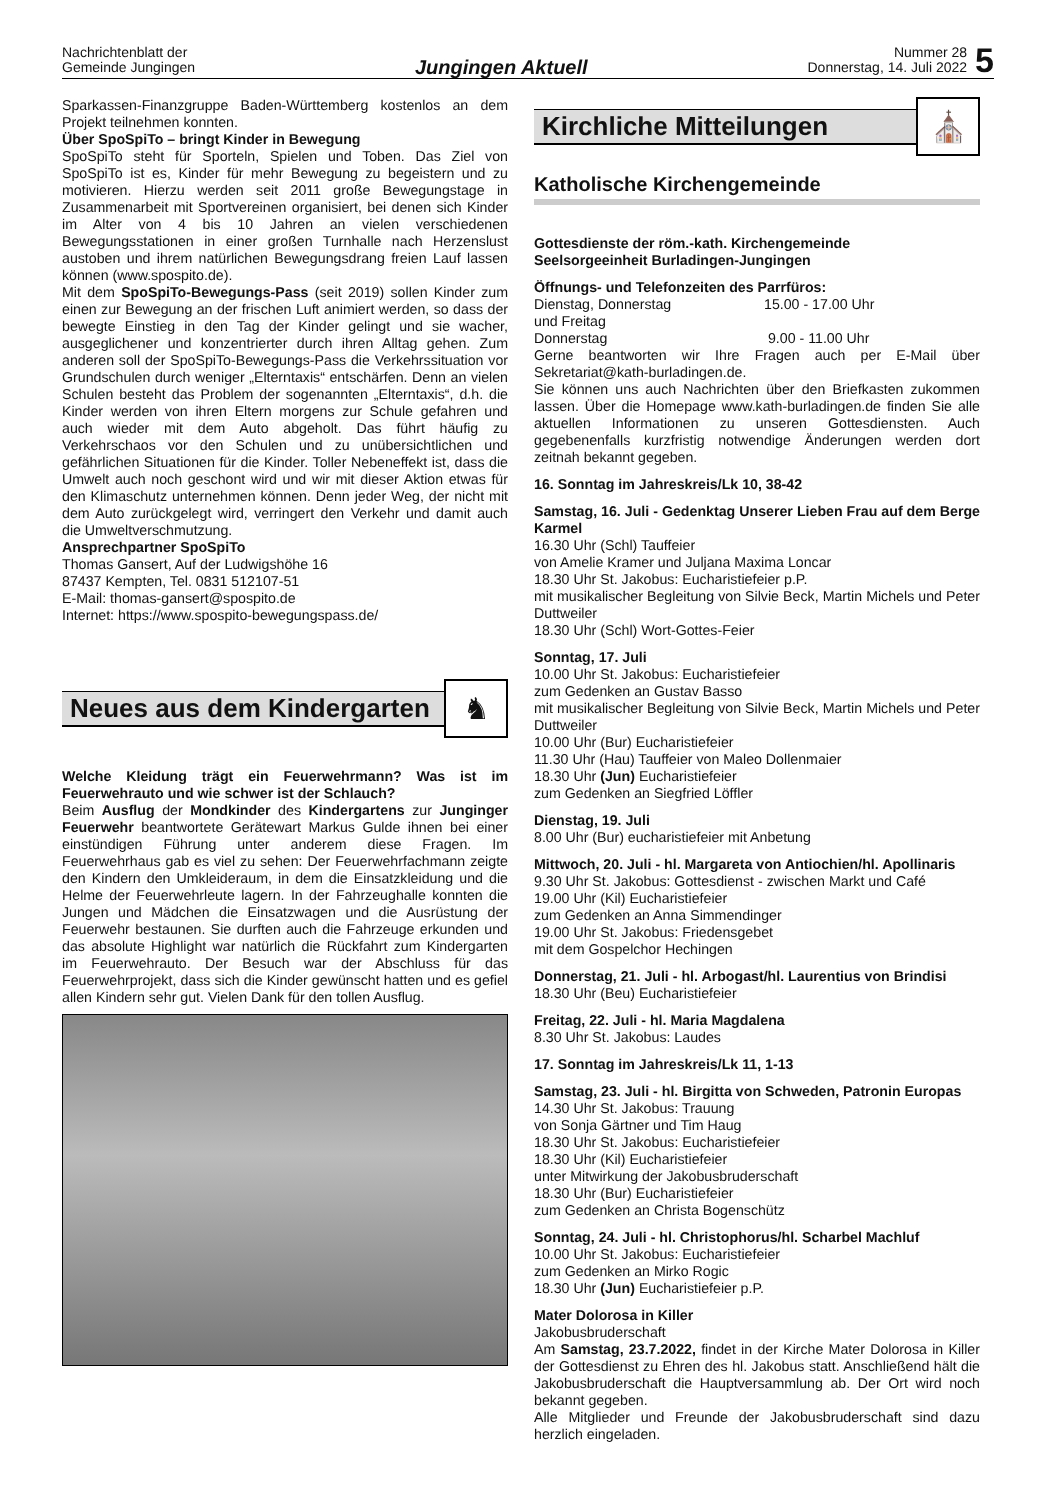Nachrichtenblatt der
Gemeinde Jungingen
Jungingen Aktuell
Nummer 28
Donnerstag, 14. Juli 2022
5
Sparkassen-Finanzgruppe Baden-Württemberg kostenlos an dem Projekt teilnehmen konnten.
Über SpoSpiTo – bringt Kinder in Bewegung
SpoSpiTo steht für Sporteln, Spielen und Toben. Das Ziel von SpoSpiTo ist es, Kinder für mehr Bewegung zu begeistern und zu motivieren. Hierzu werden seit 2011 große Bewegungstage in Zusammenarbeit mit Sportvereinen organisiert, bei denen sich Kinder im Alter von 4 bis 10 Jahren an vielen verschiedenen Bewegungsstationen in einer großen Turnhalle nach Herzenslust austoben und ihrem natürlichen Bewegungsdrang freien Lauf lassen können (www.spospito.de).
Mit dem SpoSpiTo-Bewegungs-Pass (seit 2019) sollen Kinder zum einen zur Bewegung an der frischen Luft animiert werden, so dass der bewegte Einstieg in den Tag der Kinder gelingt und sie wacher, ausgeglichener und konzentrierter durch ihren Alltag gehen. Zum anderen soll der SpoSpiTo-Bewegungs-Pass die Verkehrssituation vor Grundschulen durch weniger „Elterntaxis“ entschärfen. Denn an vielen Schulen besteht das Problem der sogenannten „Elterntaxis“, d.h. die Kinder werden von ihren Eltern morgens zur Schule gefahren und auch wieder mit dem Auto abgeholt. Das führt häufig zu Verkehrschaos vor den Schulen und zu unübersichtlichen und gefährlichen Situationen für die Kinder. Toller Nebeneffekt ist, dass die Umwelt auch noch geschont wird und wir mit dieser Aktion etwas für den Klimaschutz unternehmen können. Denn jeder Weg, der nicht mit dem Auto zurückgelegt wird, verringert den Verkehr und damit auch die Umweltverschmutzung.
Ansprechpartner SpoSpiTo
Thomas Gansert, Auf der Ludwigshöhe 16
87437 Kempten, Tel. 0831 512107-51
E-Mail: thomas-gansert@spospito.de
Internet: https://www.spospito-bewegungspass.de/
Neues aus dem Kindergarten
♞
Welche Kleidung trägt ein Feuerwehrmann? Was ist im Feuerwehrauto und wie schwer ist der Schlauch?
Beim Ausflug der Mondkinder des Kindergartens zur Junginger Feuerwehr beantwortete Gerätewart Markus Gulde ihnen bei einer einstündigen Führung unter anderem diese Fragen. Im Feuerwehrhaus gab es viel zu sehen: Der Feuerwehrfachmann zeigte den Kindern den Umkleideraum, in dem die Einsatzkleidung und die Helme der Feuerwehrleute lagern. In der Fahrzeughalle konnten die Jungen und Mädchen die Einsatzwagen und die Ausrüstung der Feuerwehr bestaunen. Sie durften auch die Fahrzeuge erkunden und das absolute Highlight war natürlich die Rückfahrt zum Kindergarten im Feuerwehrauto. Der Besuch war der Abschluss für das Feuerwehrprojekt, dass sich die Kinder gewünscht hatten und es gefiel allen Kindern sehr gut. Vielen Dank für den tollen Ausflug.
Kirchliche Mitteilungen
⛪
Katholische Kirchengemeinde
Gottesdienste der röm.-kath. Kirchengemeinde
Seelsorgeeinheit Burladingen-Jungingen
Öffnungs- und Telefonzeiten des Parrfüros:
Dienstag, Donnerstag
und Freitag 15.00 - 17.00 Uhr
Donnerstag 9.00 - 11.00 Uhr
Gerne beantworten wir Ihre Fragen auch per E-Mail über Sekretariat@kath-burladingen.de.
Sie können uns auch Nachrichten über den Briefkasten zukommen lassen. Über die Homepage www.kath-burladingen.de finden Sie alle aktuellen Informationen zu unseren Gottesdiensten. Auch gegebenenfalls kurzfristig notwendige Änderungen werden dort zeitnah bekannt gegeben.
16. Sonntag im Jahreskreis/Lk 10, 38-42
Samstag, 16. Juli - Gedenktag Unserer Lieben Frau auf dem Berge Karmel
16.30 Uhr (Schl) Tauffeier
von Amelie Kramer und Juljana Maxima Loncar
18.30 Uhr St. Jakobus: Eucharistiefeier p.P.
mit musikalischer Begleitung von Silvie Beck, Martin Michels und Peter Duttweiler
18.30 Uhr (Schl) Wort-Gottes-Feier
Sonntag, 17. Juli
10.00 Uhr St. Jakobus: Eucharistiefeier
zum Gedenken an Gustav Basso
mit musikalischer Begleitung von Silvie Beck, Martin Michels und Peter Duttweiler
10.00 Uhr (Bur) Eucharistiefeier
11.30 Uhr (Hau) Tauffeier von Maleo Dollenmaier
18.30 Uhr (Jun) Eucharistiefeier
zum Gedenken an Siegfried Löffler
Dienstag, 19. Juli
8.00 Uhr (Bur) eucharistiefeier mit Anbetung
Mittwoch, 20. Juli - hl. Margareta von Antiochien/hl. Apollinaris
9.30 Uhr St. Jakobus: Gottesdienst - zwischen Markt und Café
19.00 Uhr (Kil) Eucharistiefeier
zum Gedenken an Anna Simmendinger
19.00 Uhr St. Jakobus: Friedensgebet
mit dem Gospelchor Hechingen
Donnerstag, 21. Juli - hl. Arbogast/hl. Laurentius von Brindisi
18.30 Uhr (Beu) Eucharistiefeier
Freitag, 22. Juli - hl. Maria Magdalena
8.30 Uhr St. Jakobus: Laudes
17. Sonntag im Jahreskreis/Lk 11, 1-13
Samstag, 23. Juli - hl. Birgitta von Schweden, Patronin Europas
14.30 Uhr St. Jakobus: Trauung
von Sonja Gärtner und Tim Haug
18.30 Uhr St. Jakobus: Eucharistiefeier
18.30 Uhr (Kil) Eucharistiefeier
unter Mitwirkung der Jakobusbruderschaft
18.30 Uhr (Bur) Eucharistiefeier
zum Gedenken an Christa Bogenschütz
Sonntag, 24. Juli - hl. Christophorus/hl. Scharbel Machluf
10.00 Uhr St. Jakobus: Eucharistiefeier
zum Gedenken an Mirko Rogic
18.30 Uhr (Jun) Eucharistiefeier p.P.
Mater Dolorosa in Killer
Jakobusbruderschaft
Am Samstag, 23.7.2022, findet in der Kirche Mater Dolorosa in Killer der Gottesdienst zu Ehren des hl. Jakobus statt. Anschließend hält die Jakobusbruderschaft die Hauptversammlung ab. Der Ort wird noch bekannt gegeben.
Alle Mitglieder und Freunde der Jakobusbruderschaft sind dazu herzlich eingeladen.